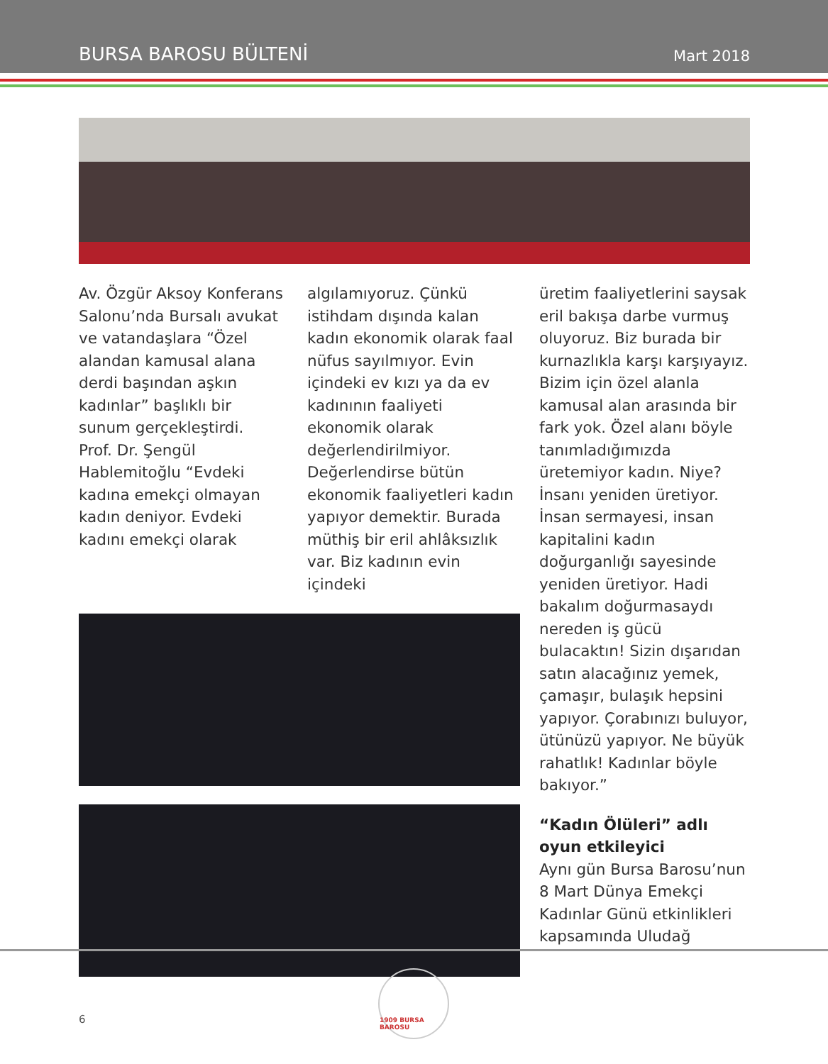BURSA BAROSU BÜLTENİ Mart 2018
Av. Özgür Aksoy Konferans Salonu’nda Bursalı avukat ve vatandaşlara “Özel alandan kamusal alana derdi başından aşkın kadınlar” başlıklı bir sunum gerçekleştirdi.
Prof. Dr. Şengül Hablemitoğlu “Evdeki kadına emekçi olmayan kadın deniyor. Evdeki kadını emekçi olarak
algılamıyoruz. Çünkü istihdam dışında kalan kadın ekonomik olarak faal nüfus sayılmıyor. Evin içindeki ev kızı ya da ev kadınının faaliyeti ekonomik olarak değerlendirilmiyor. Değerlendirse bütün ekonomik faaliyetleri kadın yapıyor demektir. Burada müthiş bir eril ahlâksızlık var. Biz kadının evin içindeki
üretim faaliyetlerini saysak eril bakışa darbe vurmuş oluyoruz. Biz burada bir kurnazlıkla karşı karşıyayız. Bizim için özel alanla kamusal alan arasında bir fark yok. Özel alanı böyle tanımladığımızda üretemiyor kadın. Niye? İnsanı yeniden üretiyor. İnsan sermayesi, insan kapitalini kadın doğurganlığı sayesinde yeniden üretiyor. Hadi bakalım doğurmasaydı nereden iş gücü bulacaktın! Sizin dışarıdan satın alacağınız yemek, çamaşır, bulaşık hepsini yapıyor. Çorabınızı buluyor, ütünüzü yapıyor. Ne büyük rahatlık! Kadınlar böyle bakıyor.”
“Kadın Ölüleri” adlı oyun etkileyici
Aynı gün Bursa Barosu’nun 8 Mart Dünya Emekçi Kadınlar Günü etkinlikleri kapsamında Uludağ
6
1909 BURSA BAROSU